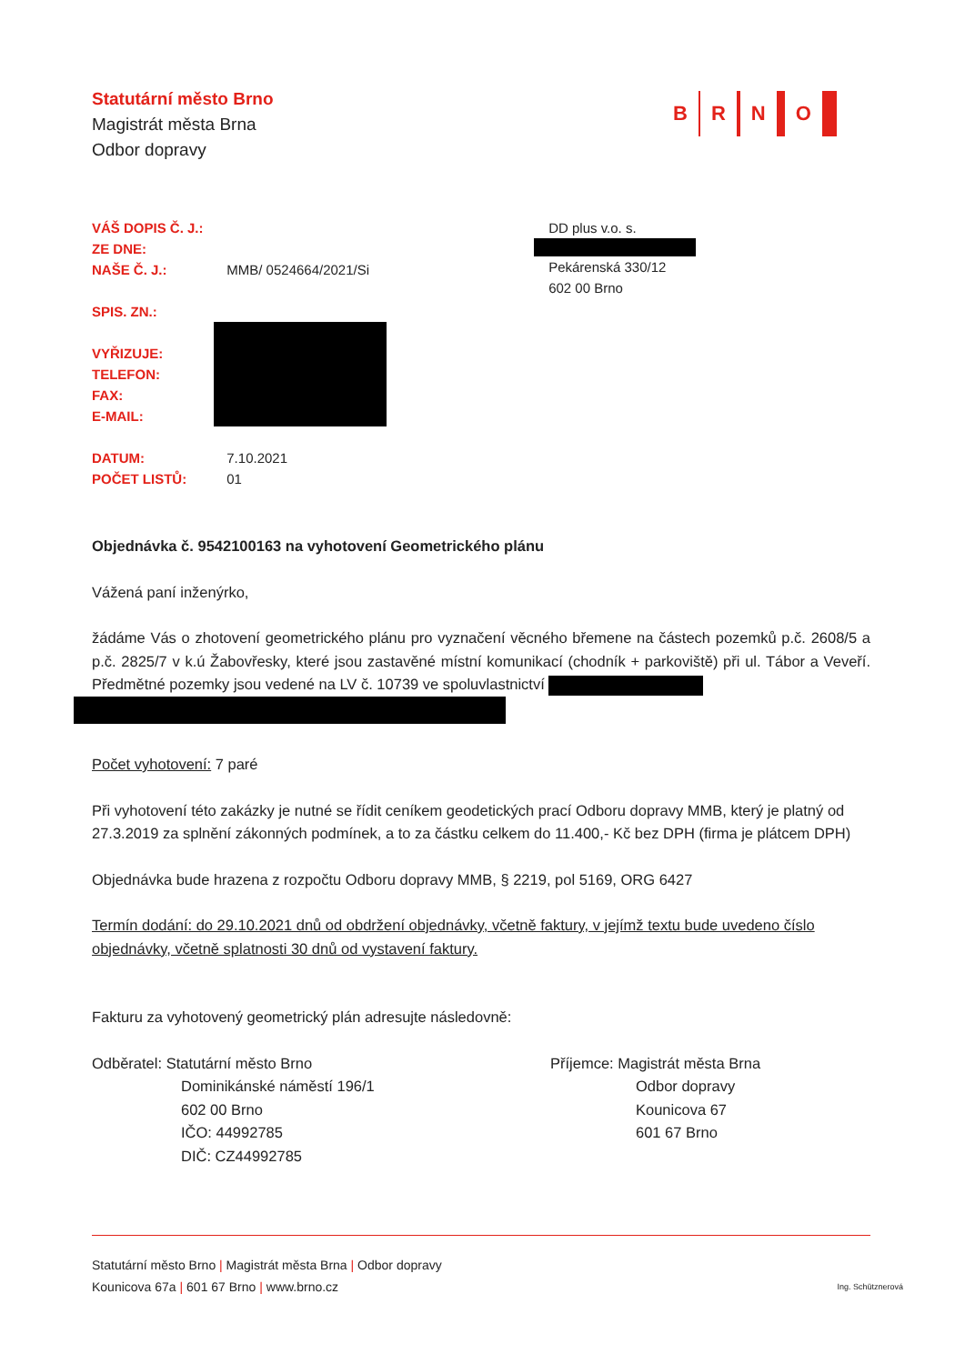B R N O
Statutární město Brno
Magistrát města Brna
Odbor dopravy
VÁŠ DOPIS Č. J.:
ZE DNE:
NAŠE Č. J.:
SPIS. ZN.:
VYŘIZUJE:
TELEFON:
FAX:
E-MAIL:
DATUM:
POČET LISTŮ:
MMB/ 0524664/2021/Si
7.10.2021
01
DD plus v.o. s.
Pekárenská 330/12
602 00 Brno
Objednávka č. 9542100163 na vyhotovení Geometrického plánu
Vážená paní inženýrko,
žádáme Vás o zhotovení geometrického plánu pro vyznačení věcného břemene na částech pozemků p.č. 2608/5 a p.č. 2825/7 v k.ú Žabovřesky, které jsou zastavěné místní komunikací (chodník + parkoviště) při ul. Tábor a Veveří. Předmětné pozemky jsou vedené na LV č. 10739 ve spoluvlastnictví
Počet vyhotovení: 7 paré
Při vyhotovení této zakázky je nutné se řídit ceníkem geodetických prací Odboru dopravy MMB, který je platný od 27.3.2019 za splnění zákonných podmínek, a to za částku celkem do 11.400,- Kč bez DPH (firma je plátcem DPH)
Objednávka bude hrazena z rozpočtu Odboru dopravy MMB, § 2219, pol 5169, ORG 6427
Termín dodání: do 29.10.2021 dnů od obdržení objednávky, včetně faktury, v jejímž textu bude uvedeno číslo objednávky, včetně splatnosti 30 dnů od vystavení faktury.
Fakturu za vyhotovený geometrický plán adresujte následovně:
Odběratel: Statutární město Brno
Dominikánské náměstí 196/1
602 00 Brno
IČO: 44992785
DIČ: CZ44992785
Příjemce: Magistrát města Brna
Odbor dopravy
Kounicova 67
601 67 Brno
Statutární město Brno | Magistrát města Brna | Odbor dopravy
Kounicova 67a | 601 67 Brno | www.brno.cz Ing. Schütznerová